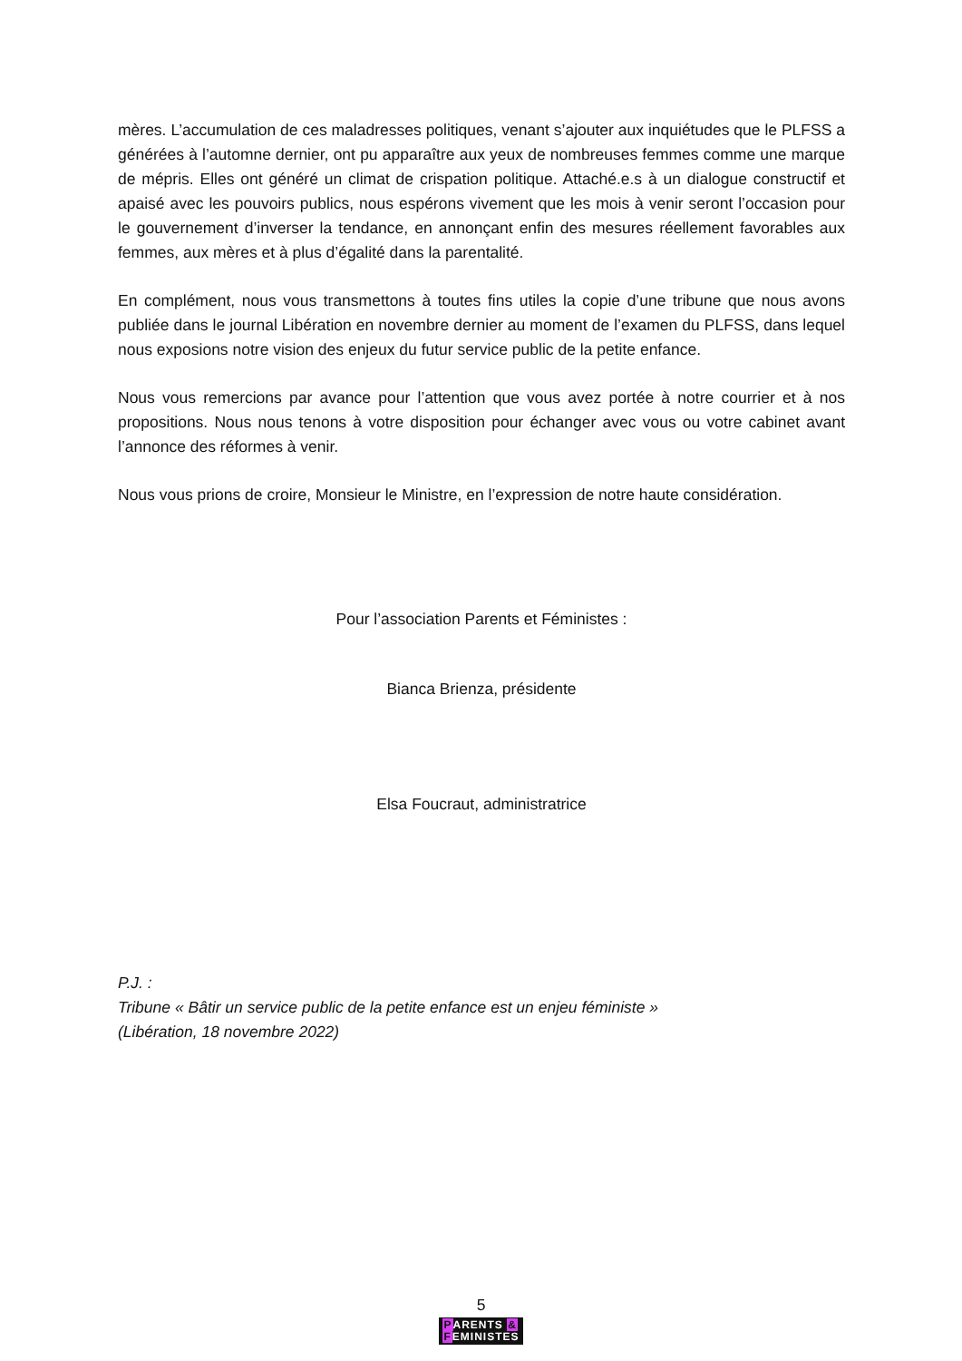mères. L’accumulation de ces maladresses politiques, venant s’ajouter aux inquiétudes que le PLFSS a générées à l’automne dernier, ont pu apparaître aux yeux de nombreuses femmes comme une marque de mépris. Elles ont généré un climat de crispation politique. Attaché.e.s à un dialogue constructif et apaisé avec les pouvoirs publics, nous espérons vivement que les mois à venir seront l’occasion pour le gouvernement d’inverser la tendance, en annonçant enfin des mesures réellement favorables aux femmes, aux mères et à plus d’égalité dans la parentalité.
En complément, nous vous transmettons à toutes fins utiles la copie d’une tribune que nous avons publiée dans le journal Libération en novembre dernier au moment de l’examen du PLFSS, dans lequel nous exposions notre vision des enjeux du futur service public de la petite enfance.
Nous vous remercions par avance pour l’attention que vous avez portée à notre courrier et à nos propositions. Nous nous tenons à votre disposition pour échanger avec vous ou votre cabinet avant l’annonce des réformes à venir.
Nous vous prions de croire, Monsieur le Ministre, en l’expression de notre haute considération.
Pour l’association Parents et Féministes :
Bianca Brienza, présidente
Elsa Foucraut, administratrice
P.J. :
Tribune « Bâtir un service public de la petite enfance est un enjeu féministe »
(Libération, 18 novembre 2022)
5
PARENTS &
FEMINISTES